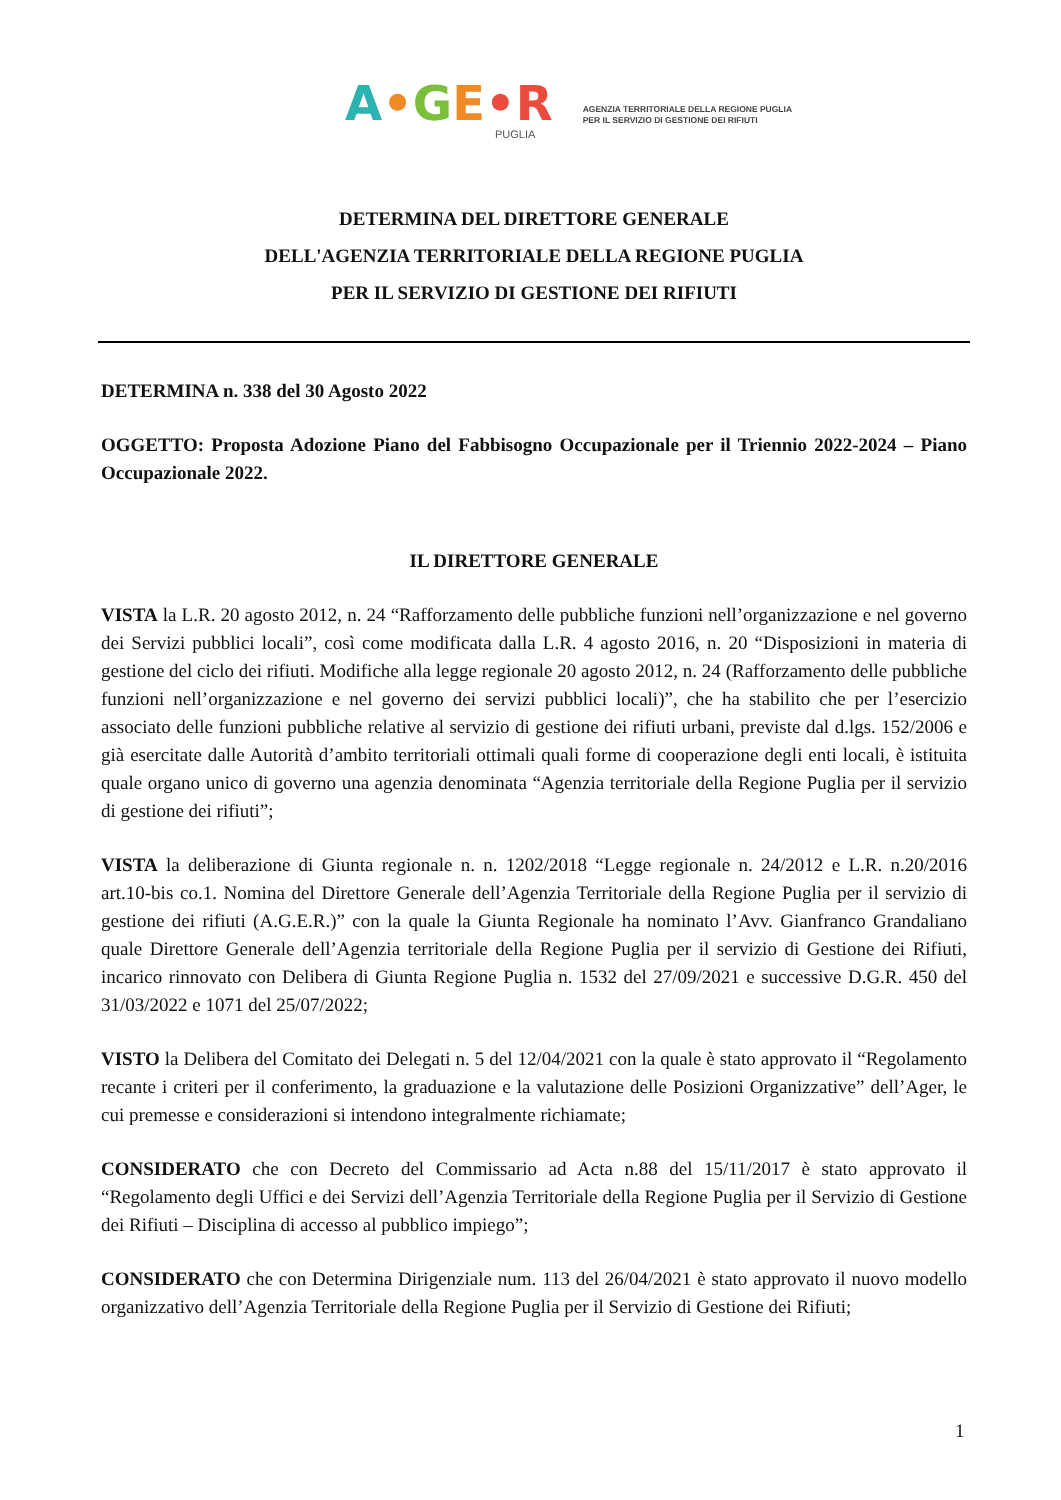A•GE•R
PUGLIA
AGENZIA TERRITORIALE DELLA REGIONE PUGLIA
PER IL SERVIZIO DI GESTIONE DEI RIFIUTI
DETERMINA DEL DIRETTORE GENERALE
DELL'AGENZIA TERRITORIALE DELLA REGIONE PUGLIA
PER IL SERVIZIO DI GESTIONE DEI RIFIUTI
DETERMINA n. 338 del 30 Agosto 2022
OGGETTO: Proposta Adozione Piano del Fabbisogno Occupazionale per il Triennio 2022-2024 – Piano Occupazionale 2022.
IL DIRETTORE GENERALE
VISTA la L.R. 20 agosto 2012, n. 24 “Rafforzamento delle pubbliche funzioni nell’organizzazione e nel governo dei Servizi pubblici locali”, così come modificata dalla L.R. 4 agosto 2016, n. 20 “Disposizioni in materia di gestione del ciclo dei rifiuti. Modifiche alla legge regionale 20 agosto 2012, n. 24 (Rafforzamento delle pubbliche funzioni nell’organizzazione e nel governo dei servizi pubblici locali)”, che ha stabilito che per l’esercizio associato delle funzioni pubbliche relative al servizio di gestione dei rifiuti urbani, previste dal d.lgs. 152/2006 e già esercitate dalle Autorità d’ambito territoriali ottimali quali forme di cooperazione degli enti locali, è istituita quale organo unico di governo una agenzia denominata “Agenzia territoriale della Regione Puglia per il servizio di gestione dei rifiuti”;
VISTA la deliberazione di Giunta regionale n. n. 1202/2018 “Legge regionale n. 24/2012 e L.R. n.20/2016 art.10-bis co.1. Nomina del Direttore Generale dell’Agenzia Territoriale della Regione Puglia per il servizio di gestione dei rifiuti (A.G.E.R.)” con la quale la Giunta Regionale ha nominato l’Avv. Gianfranco Grandaliano quale Direttore Generale dell’Agenzia territoriale della Regione Puglia per il servizio di Gestione dei Rifiuti, incarico rinnovato con Delibera di Giunta Regione Puglia n. 1532 del 27/09/2021 e successive D.G.R. 450 del 31/03/2022 e 1071 del 25/07/2022;
VISTO la Delibera del Comitato dei Delegati n. 5 del 12/04/2021 con la quale è stato approvato il “Regolamento recante i criteri per il conferimento, la graduazione e la valutazione delle Posizioni Organizzative” dell’Ager, le cui premesse e considerazioni si intendono integralmente richiamate;
CONSIDERATO che con Decreto del Commissario ad Acta n.88 del 15/11/2017 è stato approvato il “Regolamento degli Uffici e dei Servizi dell’Agenzia Territoriale della Regione Puglia per il Servizio di Gestione dei Rifiuti – Disciplina di accesso al pubblico impiego”;
CONSIDERATO che con Determina Dirigenziale num. 113 del 26/04/2021 è stato approvato il nuovo modello organizzativo dell’Agenzia Territoriale della Regione Puglia per il Servizio di Gestione dei Rifiuti;
1